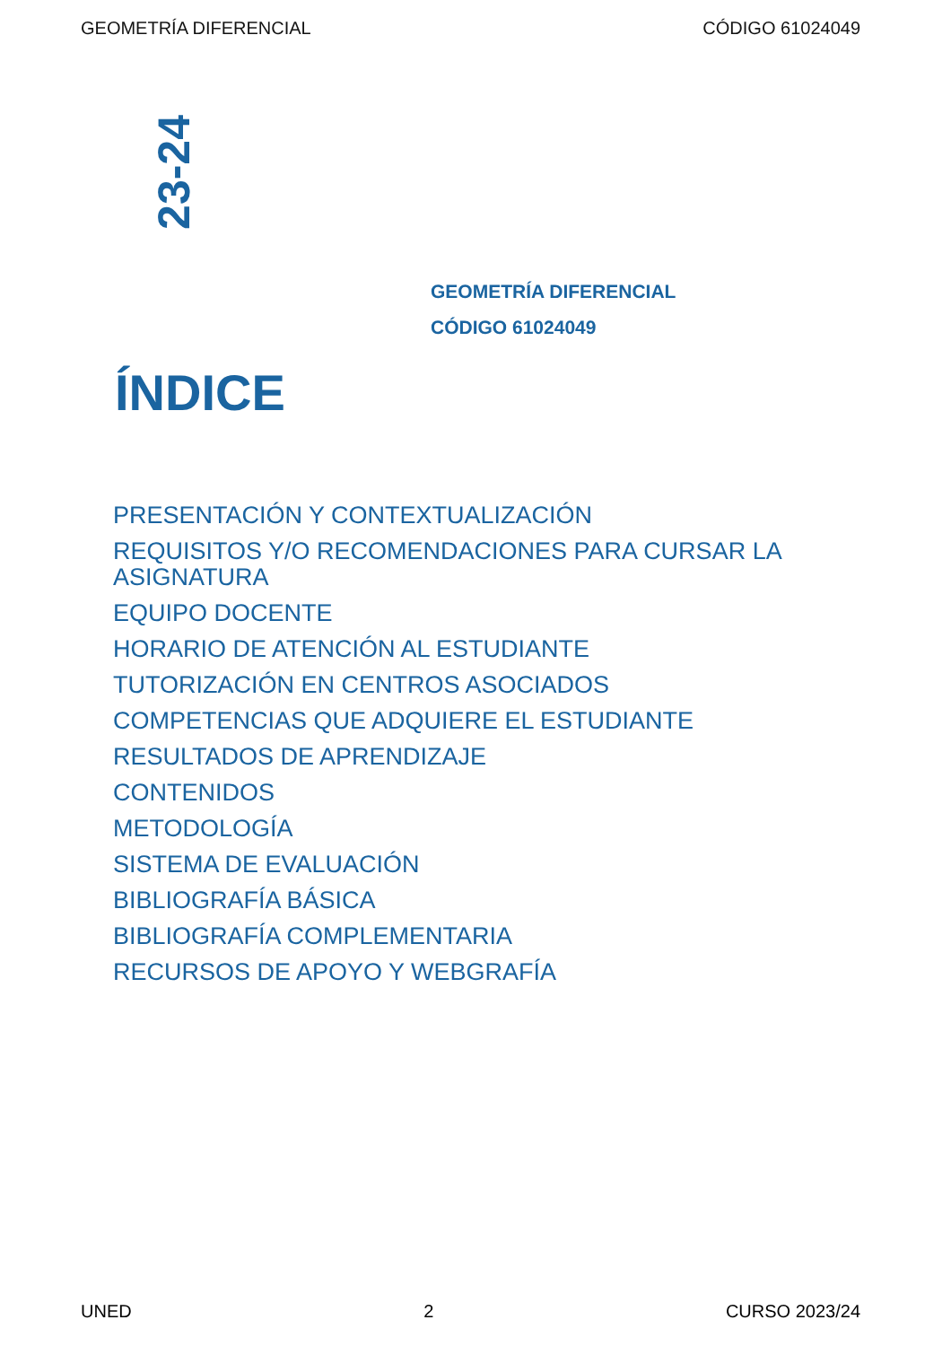GEOMETRÍA DIFERENCIAL CÓDIGO 61024049
23-24
GEOMETRÍA DIFERENCIAL
CÓDIGO 61024049
ÍNDICE
PRESENTACIÓN Y CONTEXTUALIZACIÓN
REQUISITOS Y/O RECOMENDACIONES PARA CURSAR LA ASIGNATURA
EQUIPO DOCENTE
HORARIO DE ATENCIÓN AL ESTUDIANTE
TUTORIZACIÓN EN CENTROS ASOCIADOS
COMPETENCIAS QUE ADQUIERE EL ESTUDIANTE
RESULTADOS DE APRENDIZAJE
CONTENIDOS
METODOLOGÍA
SISTEMA DE EVALUACIÓN
BIBLIOGRAFÍA BÁSICA
BIBLIOGRAFÍA COMPLEMENTARIA
RECURSOS DE APOYO Y WEBGRAFÍA
UNED 2 CURSO 2023/24